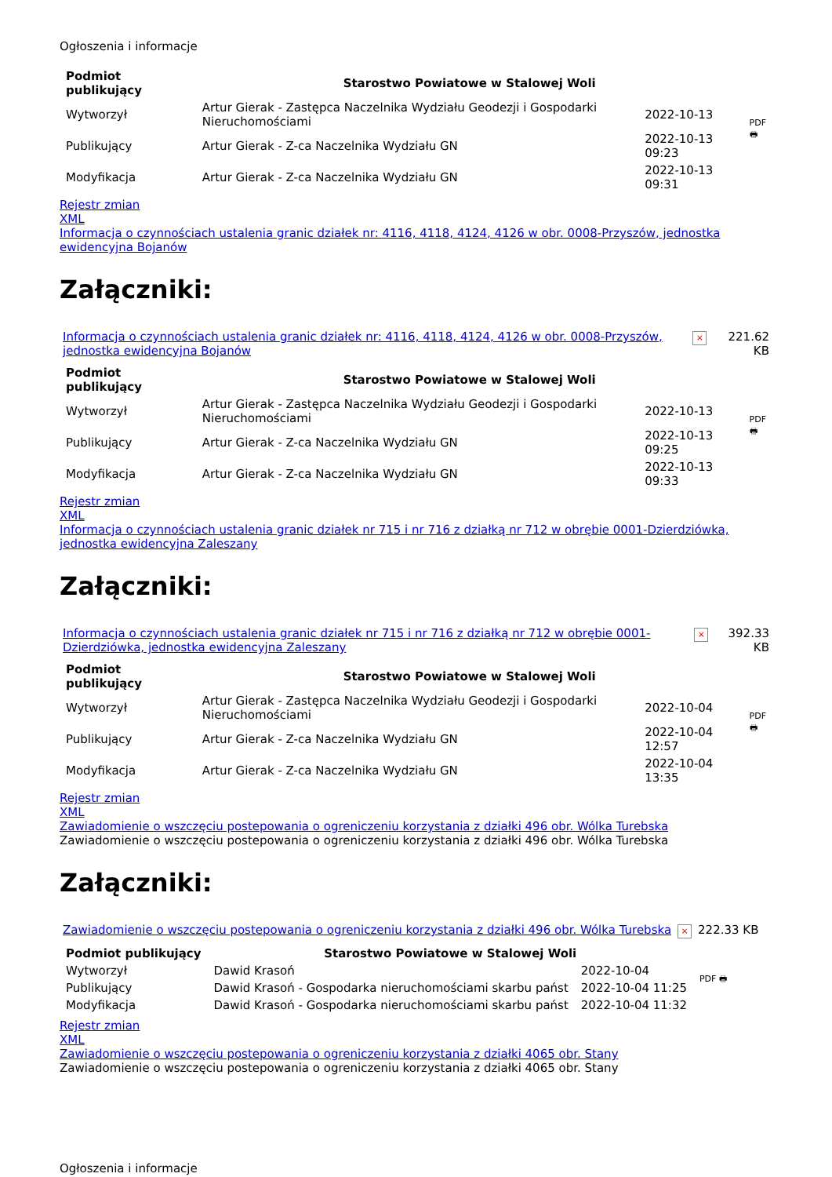Ogłoszenia i informacje
| Podmiot publikujący | Starostwo Powiatowe w Stalowej Woli | | PDF 🖶 |
| Wytworzył | Artur Gierak - Zastępca Naczelnika Wydziału Geodezji i Gospodarki Nieruchomościami | 2022-10-13 | |
| Publikujący | Artur Gierak - Z-ca Naczelnika Wydziału GN | 2022-10-13 09:23 | |
| Modyfikacja | Artur Gierak - Z-ca Naczelnika Wydziału GN | 2022-10-13 09:31 | |
Rejestr zmian
XML
Informacja o czynnościach ustalenia granic działek nr: 4116, 4118, 4124, 4126 w obr. 0008-Przyszów, jednostka ewidencyjna Bojanów
Załączniki:
| Informacja o czynnościach ustalenia granic działek nr: 4116, 4118, 4124, 4126 w obr. 0008-Przyszów, jednostka ewidencyjna Bojanów | × | 221.62 KB |
| Podmiot publikujący | Starostwo Powiatowe w Stalowej Woli | | PDF 🖶 |
| Wytworzył | Artur Gierak - Zastępca Naczelnika Wydziału Geodezji i Gospodarki Nieruchomościami | 2022-10-13 | |
| Publikujący | Artur Gierak - Z-ca Naczelnika Wydziału GN | 2022-10-13 09:25 | |
| Modyfikacja | Artur Gierak - Z-ca Naczelnika Wydziału GN | 2022-10-13 09:33 | |
Rejestr zmian
XML
Informacja o czynnościach ustalenia granic działek nr 715 i nr 716 z działką nr 712 w obrębie 0001-Dzierdziówka, jednostka ewidencyjna Zaleszany
Załączniki:
| Informacja o czynnościach ustalenia granic działek nr 715 i nr 716 z działką nr 712 w obrębie 0001-Dzierdziówka, jednostka ewidencyjna Zaleszany | × | 392.33 KB |
| Podmiot publikujący | Starostwo Powiatowe w Stalowej Woli | | PDF 🖶 |
| Wytworzył | Artur Gierak - Zastępca Naczelnika Wydziału Geodezji i Gospodarki Nieruchomościami | 2022-10-04 | |
| Publikujący | Artur Gierak - Z-ca Naczelnika Wydziału GN | 2022-10-04 12:57 | |
| Modyfikacja | Artur Gierak - Z-ca Naczelnika Wydziału GN | 2022-10-04 13:35 | |
Rejestr zmian
XML
Zawiadomienie o wszczęciu postepowania o ogreniczeniu korzystania z działki 496 obr. Wólka Turebska
Zawiadomienie o wszczęciu postepowania o ogreniczeniu korzystania z działki 496 obr. Wólka Turebska
Załączniki:
| Zawiadomienie o wszczęciu postepowania o ogreniczeniu korzystania z działki 496 obr. Wólka Turebska | × | 222.33 KB |
| Podmiot publikujący | Starostwo Powiatowe w Stalowej Woli | | PDF 🖶 |
| Wytworzył | Dawid Krasoń | 2022-10-04 | |
| Publikujący | Dawid Krasoń - Gospodarka nieruchomościami skarbu państ | 2022-10-04 11:25 | |
| Modyfikacja | Dawid Krasoń - Gospodarka nieruchomościami skarbu państ | 2022-10-04 11:32 | |
Rejestr zmian
XML
Zawiadomienie o wszczęciu postepowania o ogreniczeniu korzystania z działki 4065 obr. Stany
Zawiadomienie o wszczęciu postepowania o ogreniczeniu korzystania z działki 4065 obr. Stany
Ogłoszenia i informacje